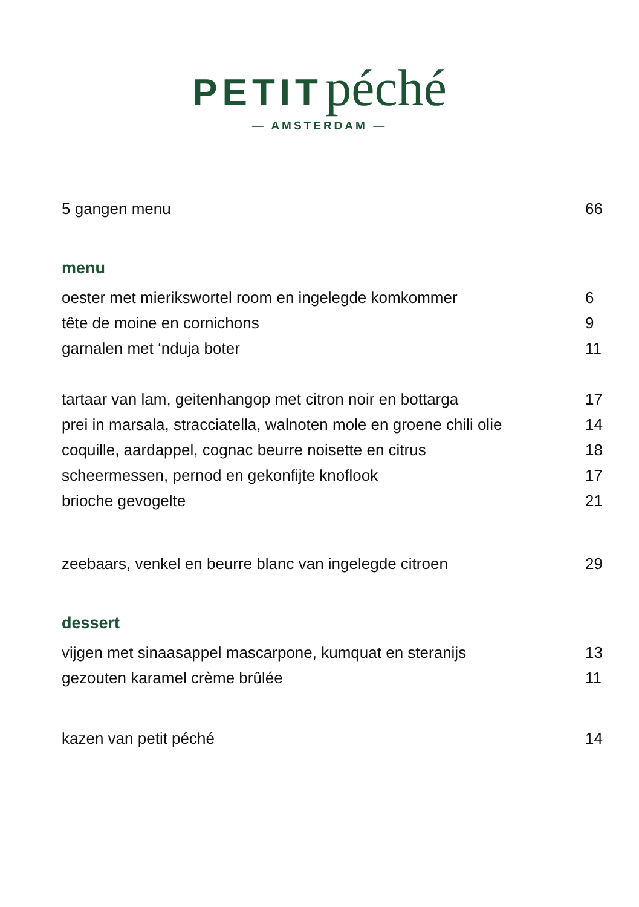PETIT péché
— AMSTERDAM —
5 gangen menu 66
menu
oester met mierikswortel room en ingelegde komkommer 6
tête de moine en cornichons 9
garnalen met ‘nduja boter 11
tartaar van lam, geitenhangop met citron noir en bottarga 17
prei in marsala, stracciatella, walnoten mole en groene chili olie 14
coquille, aardappel, cognac beurre noisette en citrus 18
scheermessen, pernod en gekonfijte knoflook 17
brioche gevogelte 21
zeebaars, venkel en beurre blanc van ingelegde citroen 29
dessert
vijgen met sinaasappel mascarpone, kumquat en steranijs 13
gezouten karamel crème brûlée 11
kazen van petit péché 14